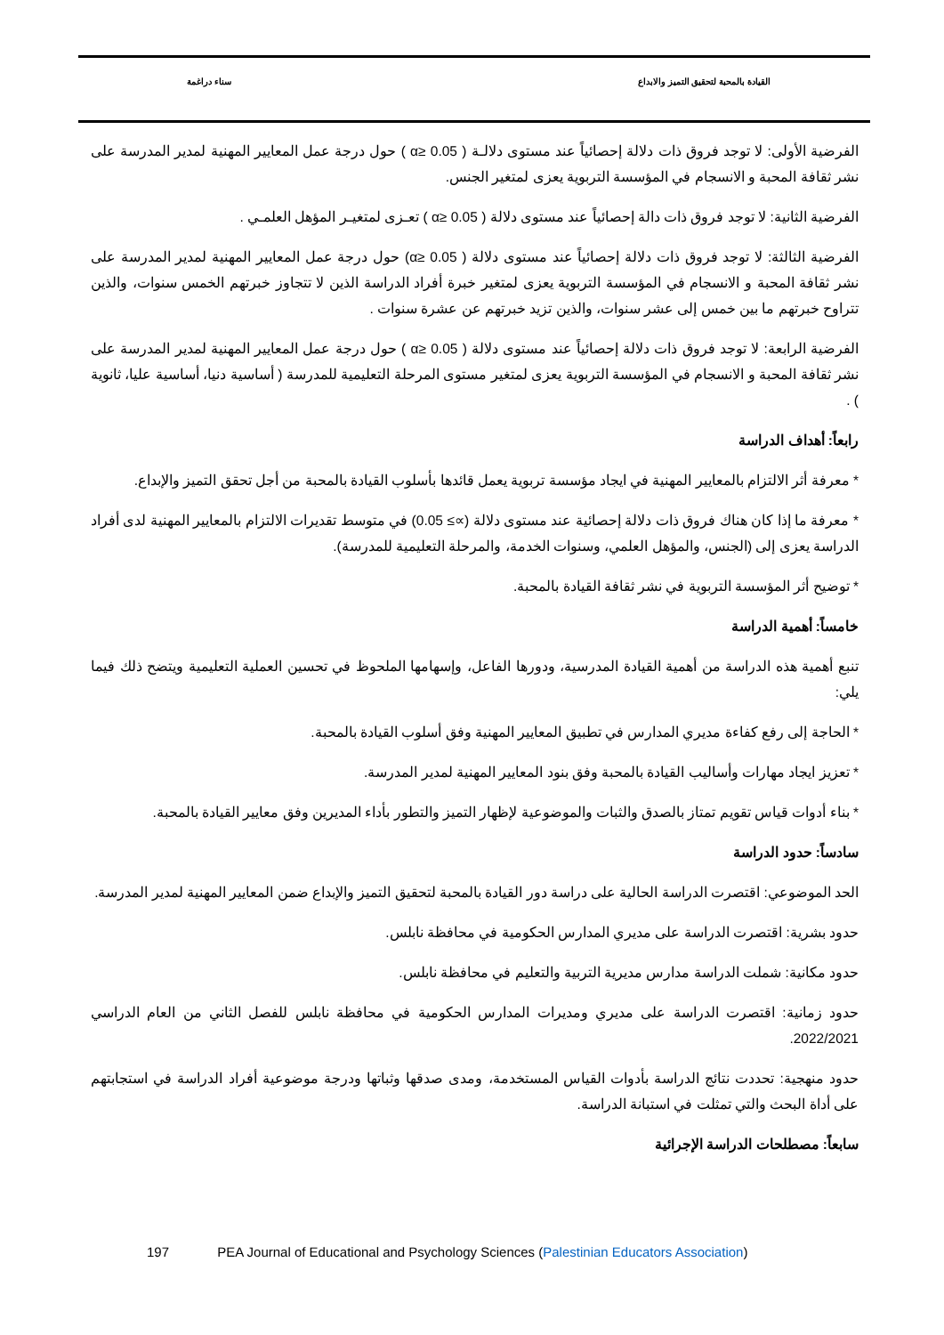القيادة بالمحبة لتحقيق التميز والابداع سناء دراغمة
الفرضية الأولى: لا توجد فروق ذات دلالة إحصائياً عند مستوى دلالـة ( α≥ 0.05 ) حول درجة عمل المعايير المهنية لمدير المدرسة على نشر ثقافة المحبة و الانسجام في المؤسسة التربوية يعزى لمتغير الجنس.
الفرضية الثانية: لا توجد فروق ذات دالة إحصائياً عند مستوى دلالة ( α≥ 0.05 ) تعـزى لمتغيـر المؤهل العلمـي .
الفرضية الثالثة: لا توجد فروق ذات دلالة إحصائياً عند مستوى دلالة ( α≥ 0.05) حول درجة عمل المعايير المهنية لمدير المدرسة على نشر ثقافة المحبة و الانسجام في المؤسسة التربوية يعزى لمتغير خبرة أفراد الدراسة الذين لا تتجاوز خبرتهم الخمس سنوات، والذين تتراوح خبرتهم ما بين خمس إلى عشر سنوات، والذين تزيد خبرتهم عن عشرة سنوات .
الفرضية الرابعة: لا توجد فروق ذات دلالة إحصائياً عند مستوى دلالة ( α≥ 0.05 ) حول درجة عمل المعايير المهنية لمدير المدرسة على نشر ثقافة المحبة و الانسجام في المؤسسة التربوية يعزى لمتغير مستوى المرحلة التعليمية للمدرسة ( أساسية دنيا، أساسية عليا، ثانوية ) .
رابعاً: أهداف الدراسة
* معرفة أثر الالتزام بالمعايير المهنية في ايجاد مؤسسة تربوية يعمل قائدها بأسلوب القيادة بالمحبة من أجل تحقق التميز والإبداع.
* معرفة ما إذا كان هناك فروق ذات دلالة إحصائية عند مستوى دلالة (∝≥ 0.05) في متوسط تقديرات الالتزام بالمعايير المهنية لدى أفراد الدراسة يعزى إلى (الجنس، والمؤهل العلمي، وسنوات الخدمة، والمرحلة التعليمية للمدرسة).
* توضيح أثر المؤسسة التربوية في نشر ثقافة القيادة بالمحبة.
خامساً: أهمية الدراسة
تنبع أهمية هذه الدراسة من أهمية القيادة المدرسية، ودورها الفاعل، وإسهامها الملحوظ في تحسين العملية التعليمية ويتضح ذلك فيما يلي:
* الحاجة إلى رفع كفاءة مديري المدارس في تطبيق المعايير المهنية وفق أسلوب القيادة بالمحبة.
* تعزيز ايجاد مهارات وأساليب القيادة بالمحبة وفق بنود المعايير المهنية لمدير المدرسة.
* بناء أدوات قياس تقويم تمتاز بالصدق والثبات والموضوعية لإظهار التميز والتطور بأداء المديرين وفق معايير القيادة بالمحبة.
سادساً: حدود الدراسة
الحد الموضوعي: اقتصرت الدراسة الحالية على دراسة دور القيادة بالمحبة لتحقيق التميز والإبداع ضمن المعايير المهنية لمدير المدرسة.
حدود بشرية: اقتصرت الدراسة على مديري المدارس الحكومية في محافظة نابلس.
حدود مكانية: شملت الدراسة مدارس مديرية التربية والتعليم في محافظة نابلس.
حدود زمانية: اقتصرت الدراسة على مديري ومديرات المدارس الحكومية في محافظة نابلس للفصل الثاني من العام الدراسي 2022/2021.
حدود منهجية: تحددت نتائج الدراسة بأدوات القياس المستخدمة، ومدى صدقها وثباتها ودرجة موضوعية أفراد الدراسة في استجابتهم على أداة البحث والتي تمثلت في استبانة الدراسة.
سابعاً: مصطلحات الدراسة الإجرائية
197 PEA Journal of Educational and Psychology Sciences (Palestinian Educators Association)